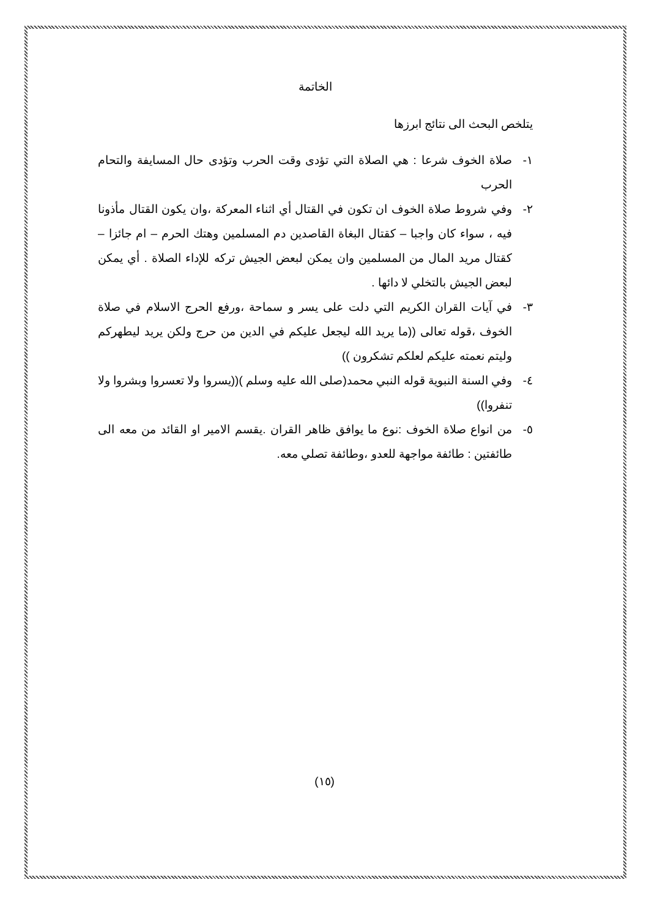الخاتمة
يتلخص البحث الى نتائج ابرزها
١- صلاة الخوف شرعا : هي الصلاة التي تؤدى وقت الحرب وتؤدى حال المسايفة والتحام الحرب
٢- وفي شروط صلاة الخوف ان تكون في القتال أي اثناء المعركة ،وان يكون القتال مأذونا فيه ، سواء كان واجبا – كقتال البغاة القاصدين دم المسلمين وهتك الحرم – ام جائزا – كقتال مريد المال من المسلمين وان يمكن لبعض الجيش تركه للإداء الصلاة . أي يمكن لبعض الجيش بالتخلي لا دائها .
٣- في آيات القران الكريم التي دلت على يسر و سماحة ،ورفع الحرج الاسلام في صلاة الخوف ،قوله تعالى ((ما يريد الله ليجعل عليكم في الدين من حرج ولكن يريد ليطهركم وليتم نعمته عليكم لعلكم تشكرون ))
٤- وفي السنة النبوية قوله النبي محمد(صلى الله عليه وسلم )((يسروا ولا تعسروا وبشروا ولا تنفروا))
٥- من انواع صلاة الخوف :نوع ما يوافق ظاهر القران .يقسم الامير او القائد من معه الى طائفتين : طائفة مواجهة للعدو ،وطائفة تصلي معه.
(١٥)